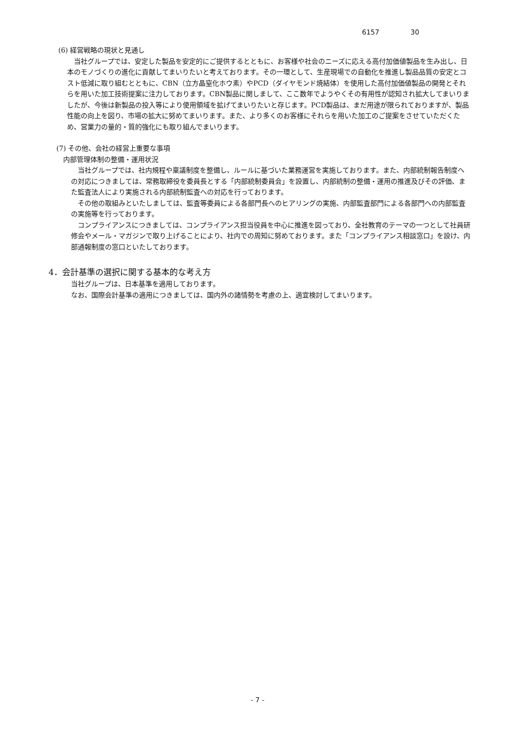6157 30
(6) 経営戦略の現状と見通し
当社グループでは、安定した製品を安定的にご提供するとともに、お客様や社会のニーズに応える高付加価値製品を生み出し、日本のモノづくりの進化に貢献してまいりたいと考えております。その一環として、生産現場での自動化を推進し製品品質の安定とコスト低減に取り組むとともに、CBN（立方晶窒化ホウ素）やPCD（ダイヤモンド焼結体）を使用した高付加価値製品の開発とそれらを用いた加工技術提案に注力しております。CBN製品に関しまして、ここ数年でようやくその有用性が認知され拡大してまいりましたが、今後は新製品の投入等により使用領域を拡げてまいりたいと存じます。PCD製品は、まだ用途が限られておりますが、製品性能の向上を図り、市場の拡大に努めてまいります。また、より多くのお客様にそれらを用いた加工のご提案をさせていただくため、営業力の量的・質的強化にも取り組んでまいります。
(7) その他、会社の経営上重要な事項
内部管理体制の整備・運用状況
当社グループでは、社内規程や稟議制度を整備し、ルールに基づいた業務運営を実施しております。また、内部統制報告制度への対応につきましては、常務取締役を委員長とする「内部統制委員会」を設置し、内部統制の整備・運用の推進及びその評価、また監査法人により実施される内部統制監査への対応を行っております。
その他の取組みといたしましては、監査等委員による各部門長へのヒアリングの実施、内部監査部門による各部門への内部監査の実施等を行っております。
コンプライアンスにつきましては、コンプライアンス担当役員を中心に推進を図っており、全社教育のテーマの一つとして社員研修会やメール・マガジンで取り上げることにより、社内での周知に努めております。また「コンプライアンス相談窓口」を設け、内部通報制度の窓口といたしております。
4．会計基準の選択に関する基本的な考え方
当社グループは、日本基準を適用しております。
なお、国際会計基準の適用につきましては、国内外の諸情勢を考慮の上、適宜検討してまいります。
- 7 -